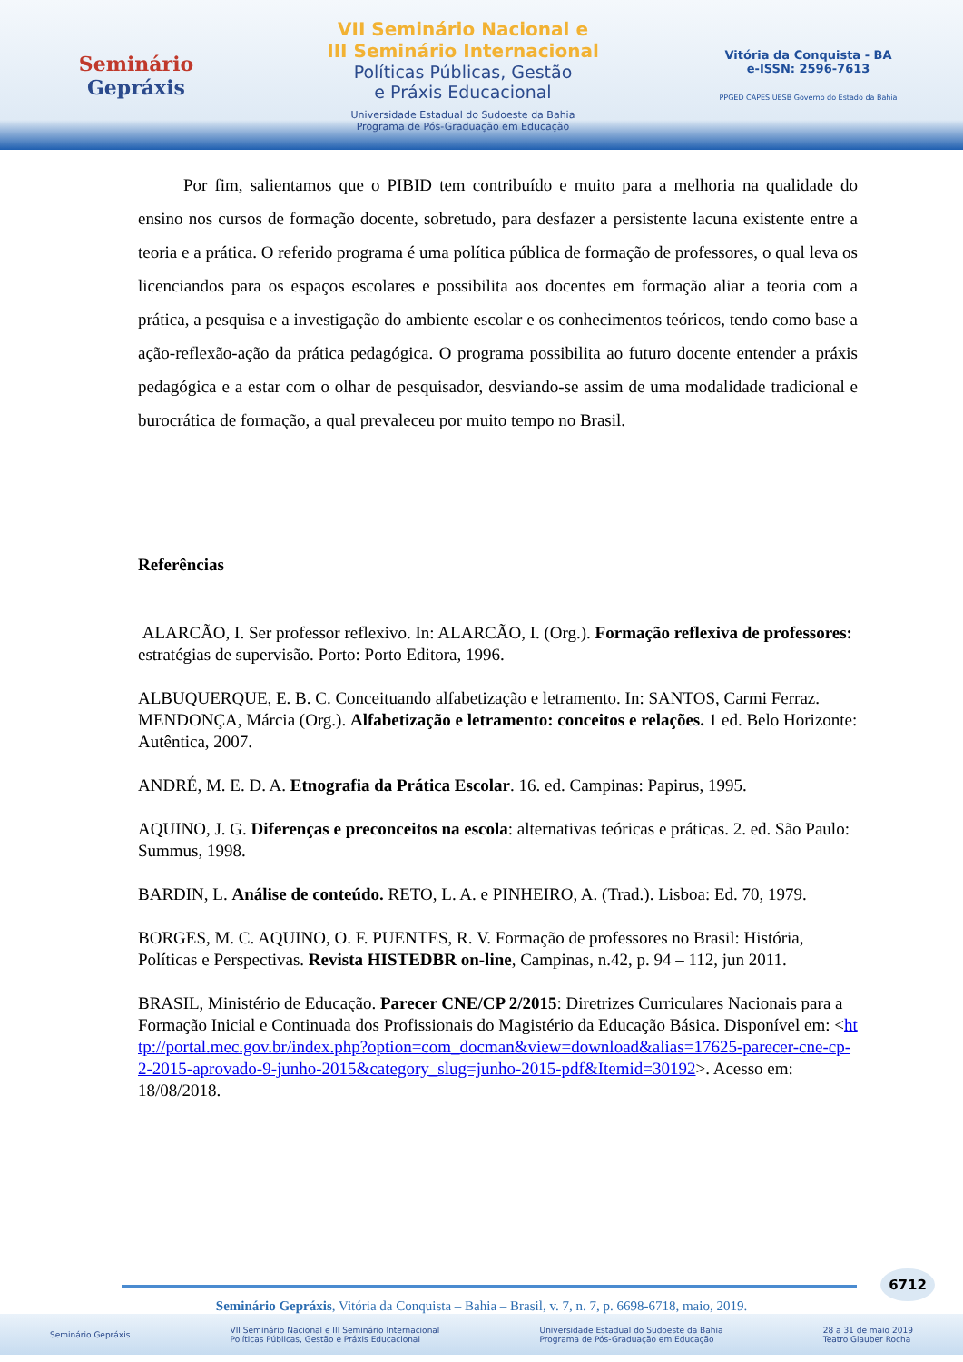Seminário
Gepráxis
VII Seminário Nacional e
III Seminário Internacional
Políticas Públicas, Gestão
e Práxis Educacional
Universidade Estadual do Sudoeste da Bahia
Programa de Pós-Graduação em Educação
Vitória da Conquista - BA
e-ISSN: 2596-7613
PPGED CAPES UESB Governo do Estado da Bahia
Por fim, salientamos que o PIBID tem contribuído e muito para a melhoria na qualidade do ensino nos cursos de formação docente, sobretudo, para desfazer a persistente lacuna existente entre a teoria e a prática. O referido programa é uma política pública de formação de professores, o qual leva os licenciandos para os espaços escolares e possibilita aos docentes em formação aliar a teoria com a prática, a pesquisa e a investigação do ambiente escolar e os conhecimentos teóricos, tendo como base a ação-reflexão-ação da prática pedagógica. O programa possibilita ao futuro docente entender a práxis pedagógica e a estar com o olhar de pesquisador, desviando-se assim de uma modalidade tradicional e burocrática de formação, a qual prevaleceu por muito tempo no Brasil.
Referências
ALARCÃO, I. Ser professor reflexivo. In: ALARCÃO, I. (Org.). Formação reflexiva de professores: estratégias de supervisão. Porto: Porto Editora, 1996.
ALBUQUERQUE, E. B. C. Conceituando alfabetização e letramento. In: SANTOS, Carmi Ferraz. MENDONÇA, Márcia (Org.). Alfabetização e letramento: conceitos e relações. 1 ed. Belo Horizonte: Autêntica, 2007.
ANDRÉ, M. E. D. A. Etnografia da Prática Escolar. 16. ed. Campinas: Papirus, 1995.
AQUINO, J. G. Diferenças e preconceitos na escola: alternativas teóricas e práticas. 2. ed. São Paulo: Summus, 1998.
BARDIN, L. Análise de conteúdo. RETO, L. A. e PINHEIRO, A. (Trad.). Lisboa: Ed. 70, 1979.
BORGES, M. C. AQUINO, O. F. PUENTES, R. V. Formação de professores no Brasil: História, Políticas e Perspectivas. Revista HISTEDBR on-line, Campinas, n.42, p. 94 – 112, jun 2011.
BRASIL, Ministério de Educação. Parecer CNE/CP 2/2015: Diretrizes Curriculares Nacionais para a Formação Inicial e Continuada dos Profissionais do Magistério da Educação Básica. Disponível em: <http://portal.mec.gov.br/index.php?option=com_docman&view=download&alias=17625-parecer-cne-cp-2-2015-aprovado-9-junho-2015&category_slug=junho-2015-pdf&Itemid=30192>. Acesso em: 18/08/2018.
6712
Seminário Gepráxis, Vitória da Conquista – Bahia – Brasil, v. 7, n. 7, p. 6698-6718, maio, 2019.
Seminário Gepráxis VII Seminário Nacional e III Seminário Internacional
Políticas Públicas, Gestão e Práxis Educacional Universidade Estadual do Sudoeste da Bahia
Programa de Pós-Graduação em Educação 28 a 31 de maio 2019
Teatro Glauber Rocha